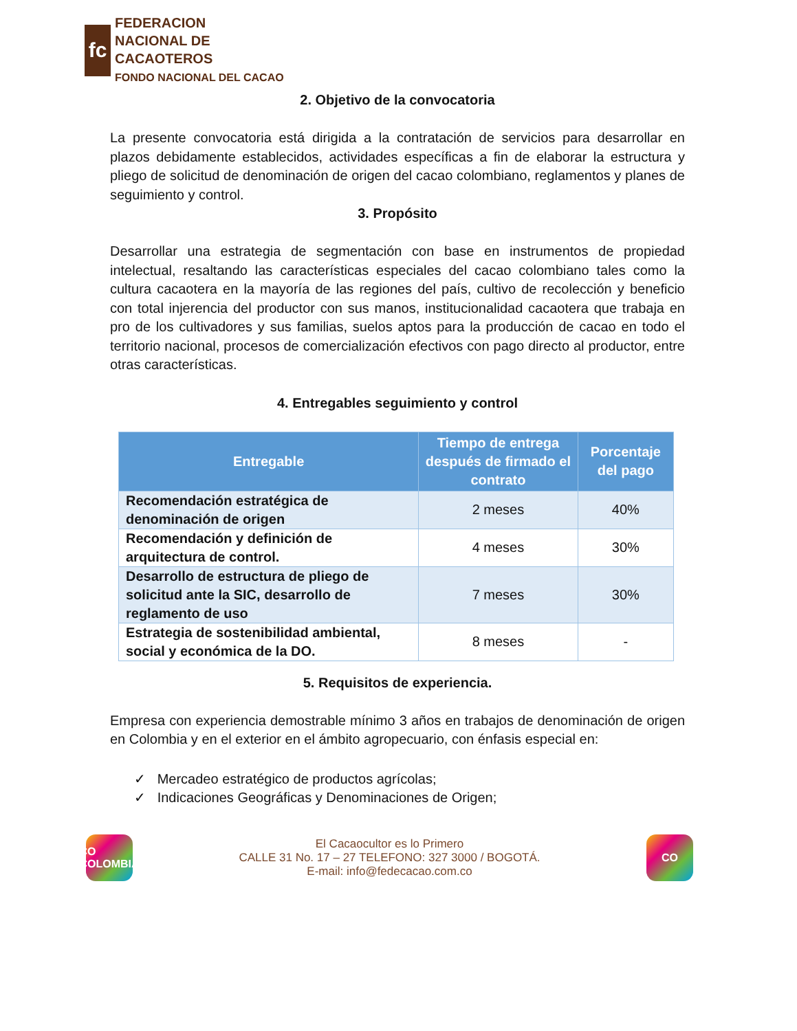fc
FEDERACION
NACIONAL DE
CACAOTEROS
FONDO NACIONAL DEL CACAO
2. Objetivo de la convocatoria
La presente convocatoria está dirigida a la contratación de servicios para desarrollar en plazos debidamente establecidos, actividades específicas a fin de elaborar la estructura y pliego de solicitud de denominación de origen del cacao colombiano, reglamentos y planes de seguimiento y control.
3. Propósito
Desarrollar una estrategia de segmentación con base en instrumentos de propiedad intelectual, resaltando las características especiales del cacao colombiano tales como la cultura cacaotera en la mayoría de las regiones del país, cultivo de recolección y beneficio con total injerencia del productor con sus manos, institucionalidad cacaotera que trabaja en pro de los cultivadores y sus familias, suelos aptos para la producción de cacao en todo el territorio nacional, procesos de comercialización efectivos con pago directo al productor, entre otras características.
4. Entregables seguimiento y control
| Entregable | Tiempo de entrega después de firmado el contrato | Porcentaje del pago |
| --- | --- | --- |
| Recomendación estratégica de denominación de origen | 2 meses | 40% |
| Recomendación y definición de arquitectura de control. | 4 meses | 30% |
| Desarrollo de estructura de pliego de solicitud ante la SIC, desarrollo de reglamento de uso | 7 meses | 30% |
| Estrategia de sostenibilidad ambiental, social y económica de la DO. | 8 meses | - |
5. Requisitos de experiencia.
Empresa con experiencia demostrable mínimo 3 años en trabajos de denominación de origen en Colombia y en el exterior en el ámbito agropecuario, con énfasis especial en:
✓ Mercadeo estratégico de productos agrícolas;
✓ Indicaciones Geográficas y Denominaciones de Origen;
CO
COLOMBIA
El Cacaocultor es lo Primero
CALLE 31 No. 17 – 27 TELEFONO: 327 3000 / BOGOTÁ.
E-mail: info@fedecacao.com.co
CO